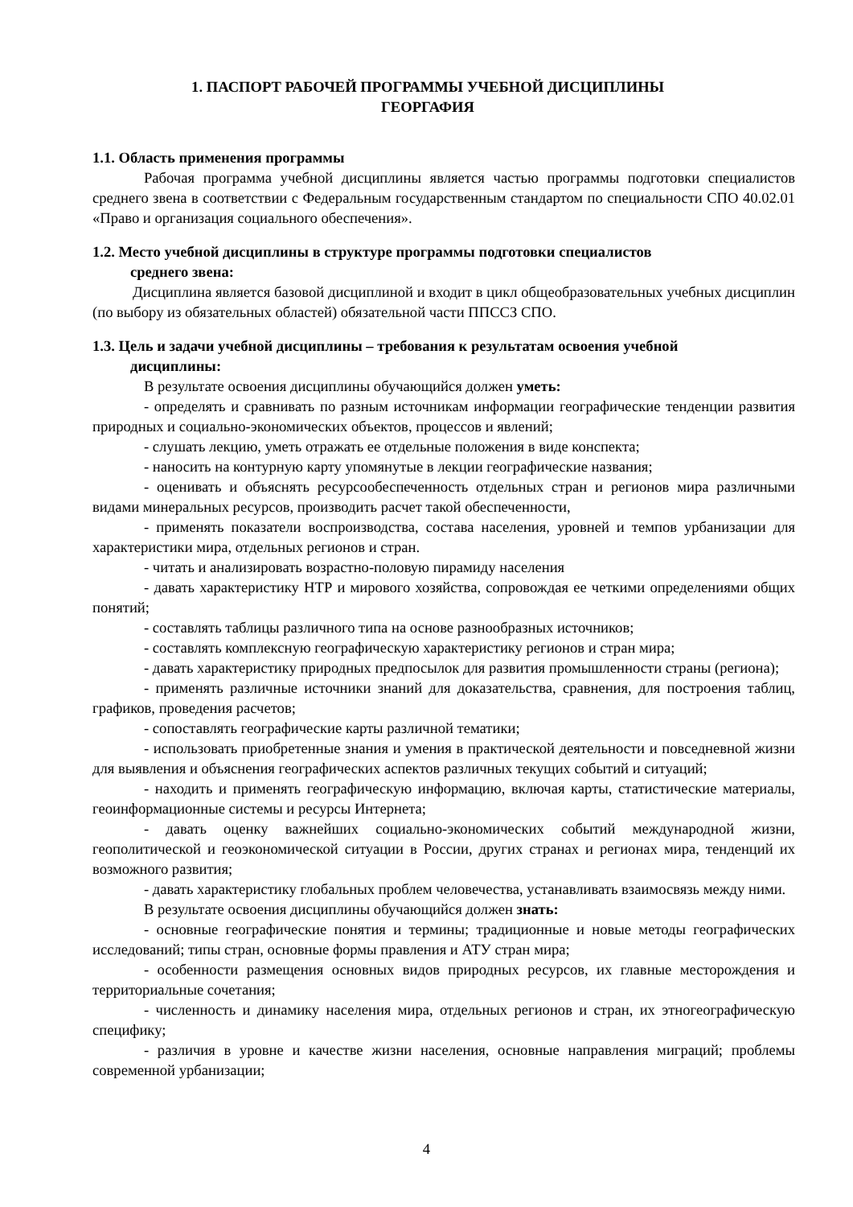1. ПАСПОРТ РАБОЧЕЙ ПРОГРАММЫ УЧЕБНОЙ ДИСЦИПЛИНЫ
ГЕОРГАФИЯ
1.1. Область применения программы
Рабочая программа учебной дисциплины является частью программы подготовки специалистов среднего звена в соответствии с Федеральным государственным стандартом по специальности СПО 40.02.01 «Право и организация социального обеспечения».
1.2. Место учебной дисциплины в структуре программы подготовки специалистов
среднего звена:
Дисциплина является базовой дисциплиной и входит в цикл общеобразовательных учебных дисциплин (по выбору из обязательных областей) обязательной части ППССЗ СПО.
1.3. Цель и задачи учебной дисциплины – требования к результатам освоения учебной
дисциплины:
В результате освоения дисциплины обучающийся должен уметь:
- определять и сравнивать по разным источникам информации географические тенденции развития природных и социально-экономических объектов, процессов и явлений;
- слушать лекцию, уметь отражать ее отдельные положения в виде конспекта;
- наносить на контурную карту упомянутые в лекции географические названия;
- оценивать и объяснять ресурсообеспеченность отдельных стран и регионов мира различными видами минеральных ресурсов, производить расчет такой обеспеченности,
- применять показатели воспроизводства, состава населения, уровней и темпов урбанизации для характеристики мира, отдельных регионов и стран.
- читать и анализировать возрастно-половую пирамиду населения
- давать характеристику НТР и мирового хозяйства, сопровождая ее четкими определениями общих понятий;
- составлять таблицы различного типа на основе разнообразных источников;
- составлять комплексную географическую характеристику регионов и стран мира;
- давать характеристику природных предпосылок для развития промышленности страны (региона);
- применять различные источники знаний для доказательства, сравнения, для построения таблиц, графиков, проведения расчетов;
- сопоставлять географические карты различной тематики;
- использовать приобретенные знания и умения в практической деятельности и повседневной жизни для выявления и объяснения географических аспектов различных текущих событий и ситуаций;
- находить и применять географическую информацию, включая карты, статистические материалы, геоинформационные системы и ресурсы Интернета;
- давать оценку важнейших социально-экономических событий международной жизни, геополитической и геоэкономической ситуации в России, других странах и регионах мира, тенденций их возможного развития;
- давать характеристику глобальных проблем человечества, устанавливать взаимосвязь между ними.
В результате освоения дисциплины обучающийся должен знать:
- основные географические понятия и термины; традиционные и новые методы географических исследований; типы стран, основные формы правления и АТУ стран мира;
- особенности размещения основных видов природных ресурсов, их главные месторождения и территориальные сочетания;
- численность и динамику населения мира, отдельных регионов и стран, их этногеографическую специфику;
- различия в уровне и качестве жизни населения, основные направления миграций; проблемы современной урбанизации;
4